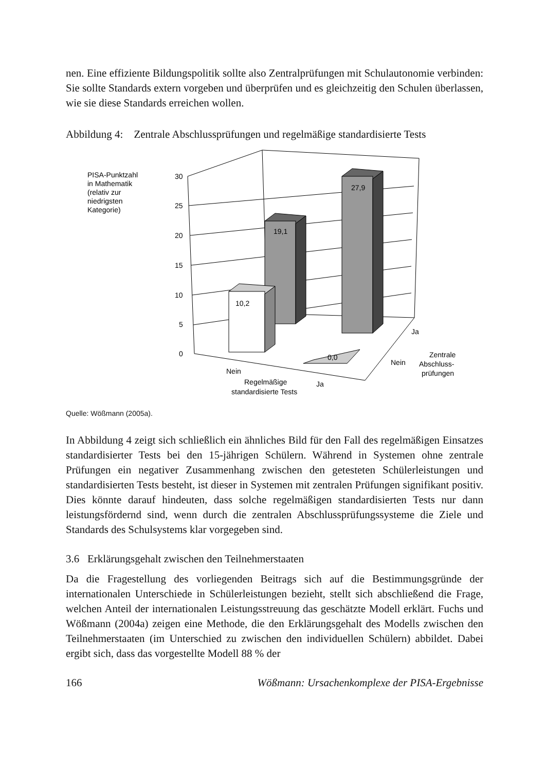nen. Eine effiziente Bildungspolitik sollte also Zentralprüfungen mit Schulautonomie verbinden: Sie sollte Standards extern vorgeben und überprüfen und es gleichzeitig den Schulen überlassen, wie sie diese Standards erreichen wollen.
Abbildung 4: Zentrale Abschlussprüfungen und regelmäßige standardisierte Tests
PISA-Punktzahl
in Mathematik
(relativ zur
niedrigsten
Kategorie)
30
25
20
15
10
5
0
19,1
27,9
10,2
0,0
Nein
Regelmäßige
standardisierte Tests
Ja
Ja
Nein
Zentrale
Abschluss-
prüfungen
Quelle: Wößmann (2005a).
In Abbildung 4 zeigt sich schließlich ein ähnliches Bild für den Fall des regelmäßigen Einsatzes standardisierter Tests bei den 15-jährigen Schülern. Während in Systemen ohne zentrale Prüfungen ein negativer Zusammenhang zwischen den getesteten Schülerleistungen und standardisierten Tests besteht, ist dieser in Systemen mit zentralen Prüfungen signifikant positiv. Dies könnte darauf hindeuten, dass solche regelmäßigen standardisierten Tests nur dann leistungsfördernd sind, wenn durch die zentralen Abschlussprüfungssysteme die Ziele und Standards des Schulsystems klar vorgegeben sind.
3.6 Erklärungsgehalt zwischen den Teilnehmerstaaten
Da die Fragestellung des vorliegenden Beitrags sich auf die Bestimmungsgründe der internationalen Unterschiede in Schülerleistungen bezieht, stellt sich abschließend die Frage, welchen Anteil der internationalen Leistungsstreuung das geschätzte Modell erklärt. Fuchs und Wößmann (2004a) zeigen eine Methode, die den Erklärungsgehalt des Modells zwischen den Teilnehmerstaaten (im Unterschied zu zwischen den individuellen Schülern) abbildet. Dabei ergibt sich, dass das vorgestellte Modell 88 % der
166 Wößmann: Ursachenkomplexe der PISA-Ergebnisse